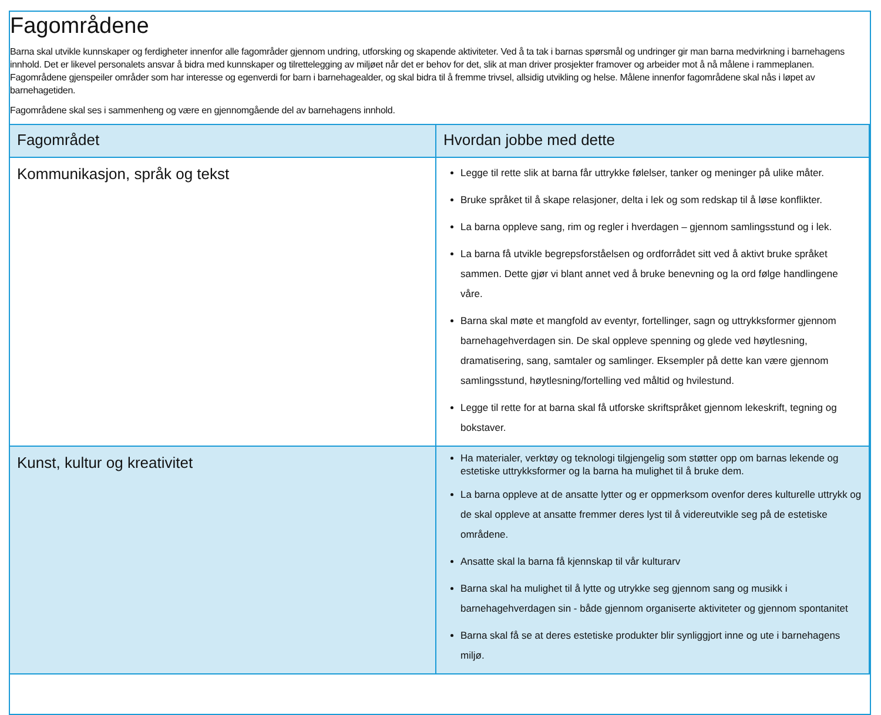Fagområdene
Barna skal utvikle kunnskaper og ferdigheter innenfor alle fagområder gjennom undring, utforsking og skapende aktiviteter. Ved å ta tak i barnas spørsmål og undringer gir man barna medvirkning i barnehagens innhold. Det er likevel personalets ansvar å bidra med kunnskaper og tilrettelegging av miljøet når det er behov for det, slik at man driver prosjekter framover og arbeider mot å nå målene i rammeplanen. Fagområdene gjenspeiler områder som har interesse og egenverdi for barn i barnehagealder, og skal bidra til å fremme trivsel, allsidig utvikling og helse. Målene innenfor fagområdene skal nås i løpet av barnehagetiden.
Fagområdene skal ses i sammenheng og være en gjennomgående del av barnehagens innhold.
| Fagområdet | Hvordan jobbe med dette |
| --- | --- |
| Kommunikasjon, språk og tekst | Legge til rette slik at barna får uttrykke følelser, tanker og meninger på ulike måter. Bruke språket til å skape relasjoner, delta i lek og som redskap til å løse konflikter. La barna oppleve sang, rim og regler i hverdagen – gjennom samlingsstund og i lek. La barna få utvikle begrepsforståelsen og ordforrådet sitt ved å aktivt bruke språket sammen. Dette gjør vi blant annet ved å bruke benevning og la ord følge handlingene våre. Barna skal møte et mangfold av eventyr, fortellinger, sagn og uttrykksformer gjennom barnehagehverdagen sin. De skal oppleve spenning og glede ved høytlesning, dramatisering, sang, samtaler og samlinger. Eksempler på dette kan være gjennom samlingsstund, høytlesning/fortelling ved måltid og hvilestund. Legge til rette for at barna skal få utforske skriftspråket gjennom lekeskrift, tegning og bokstaver. |
| Kunst, kultur og kreativitet | Ha materialer, verktøy og teknologi tilgjengelig som støtter opp om barnas lekende og estetiske uttrykksformer og la barna ha mulighet til å bruke dem. La barna oppleve at de ansatte lytter og er oppmerksom ovenfor deres kulturelle uttrykk og de skal oppleve at ansatte fremmer deres lyst til å videreutvikle seg på de estetiske områdene. Ansatte skal la barna få kjennskap til vår kulturarv Barna skal ha mulighet til å lytte og utrykke seg gjennom sang og musikk i barnehagehverdagen sin - både gjennom organiserte aktiviteter og gjennom spontanitet Barna skal få se at deres estetiske produkter blir synliggjort inne og ute i barnehagens miljø. |